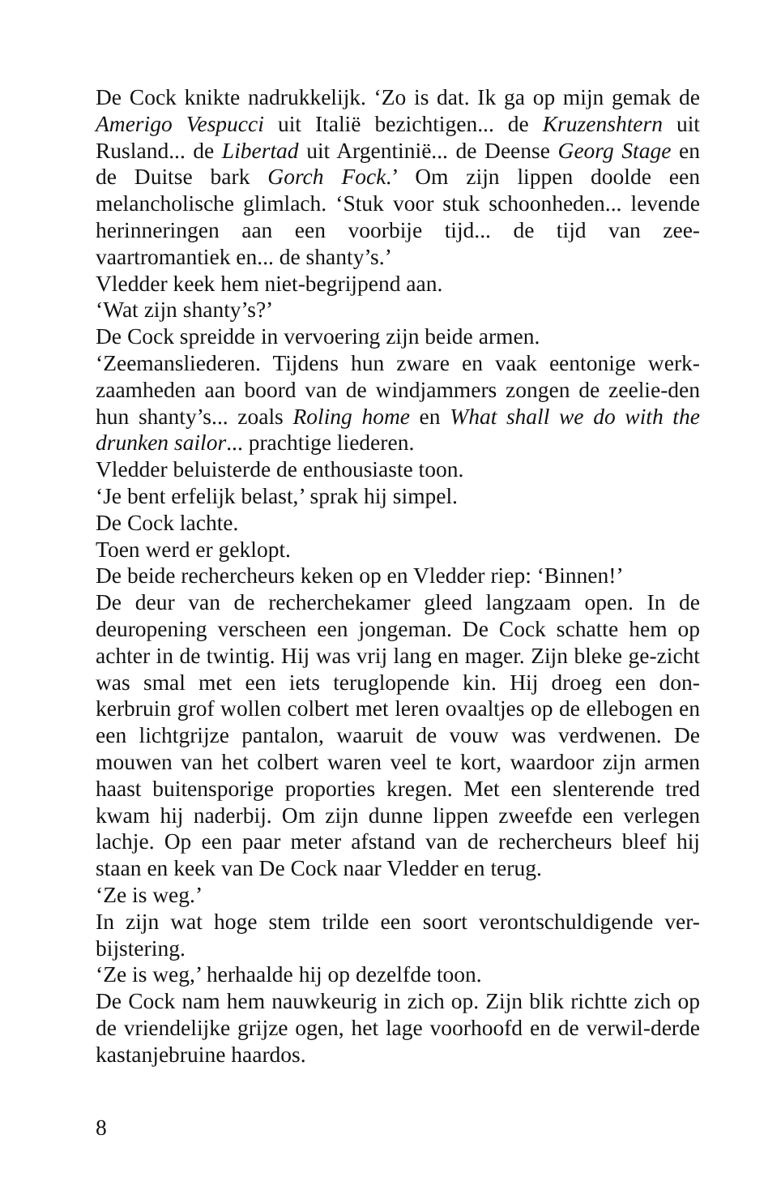De Cock knikte nadrukkelijk. ‘Zo is dat. Ik ga op mijn gemak de Amerigo Vespucci uit Italië bezichtigen... de Kruzenshtern uit Rusland... de Libertad uit Argentinië... de Deense Georg Stage en de Duitse bark Gorch Fock.’ Om zijn lippen doolde een melancholische glimlach. ‘Stuk voor stuk schoonheden... levende herinneringen aan een voorbije tijd... de tijd van zee-vaartromantiek en... de shanty’s.’
Vledder keek hem niet-begrijpend aan.
‘Wat zijn shanty’s?’
De Cock spreidde in vervoering zijn beide armen.
‘Zeemansliederen. Tijdens hun zware en vaak eentonige werk-zaamheden aan boord van de windjammers zongen de zeelie-den hun shanty’s... zoals Roling home en What shall we do with the drunken sailor... prachtige liederen.
Vledder beluisterde de enthousiaste toon.
‘Je bent erfelijk belast,’ sprak hij simpel.
De Cock lachte.
Toen werd er geklopt.
De beide rechercheurs keken op en Vledder riep: ‘Binnen!’
De deur van de recherchekamer gleed langzaam open. In de deuropening verscheen een jongeman. De Cock schatte hem op achter in de twintig. Hij was vrij lang en mager. Zijn bleke ge-zicht was smal met een iets teruglopende kin. Hij droeg een don-kerbruin grof wollen colbert met leren ovaaltjes op de ellebogen en een lichtgrijze pantalon, waaruit de vouw was verdwenen. De mouwen van het colbert waren veel te kort, waardoor zijn armen haast buitensporige proporties kregen. Met een slenterende tred kwam hij naderbij. Om zijn dunne lippen zweefde een verlegen lachje. Op een paar meter afstand van de rechercheurs bleef hij staan en keek van De Cock naar Vledder en terug.
‘Ze is weg.’
In zijn wat hoge stem trilde een soort verontschuldigende ver-bijstering.
‘Ze is weg,’ herhaalde hij op dezelfde toon.
De Cock nam hem nauwkeurig in zich op. Zijn blik richtte zich op de vriendelijke grijze ogen, het lage voorhoofd en de verwil-derde kastanjebruine haardos.
8